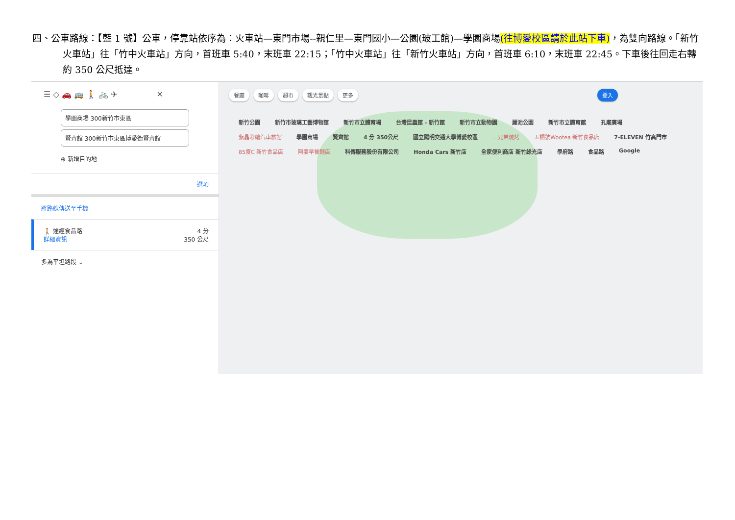四、公車路線：【藍 1 號】公車，停靠站依序為：火車站—東門市場--親仁里—東門國小—公園(玻工館)—學園商場(往博愛校區請於此站下車)，為雙向路線。「新竹火車站」往「竹中火車站」方向，首班車 5:40，末班車 22:15；「竹中火車站」往「新竹火車站」方向，首班車 6:10，末班車 22:45。下車後往回走右轉約 350 公尺抵達。
☰ ◇ 🚗 🚌 🚶 🚲 ✈ ✕
學園商場 300新竹市東區
賢齊館 300新竹市東區博愛街賢齊館
⊕ 新增目的地
選項
將路線傳送至手機
🚶 途經食品路
詳細資訊
4 分
350 公尺
多為平坦路段 ⌄
餐廳 咖啡 超市 觀光景點 更多 登入
新竹公園 新竹市玻璃工藝博物館 新竹市立體育場 台灣昆蟲館 - 新竹館 新竹市立動物園 麗池公園 新竹市立體育館 孔廟廣場 紫晶彩繪汽車旅館 學園商場 賢齊館 4 分 350公尺 國立陽明交通大學博愛校區 三兄弟燒烤 五桐號Wootea 新竹食品店 7-ELEVEN 竹高門市 85度C 新竹食品店 阿婆早餐麵店 科傳服務股份有限公司 Honda Cars 新竹店 全家便利商店 新竹綠光店 學府路 食品路 Google